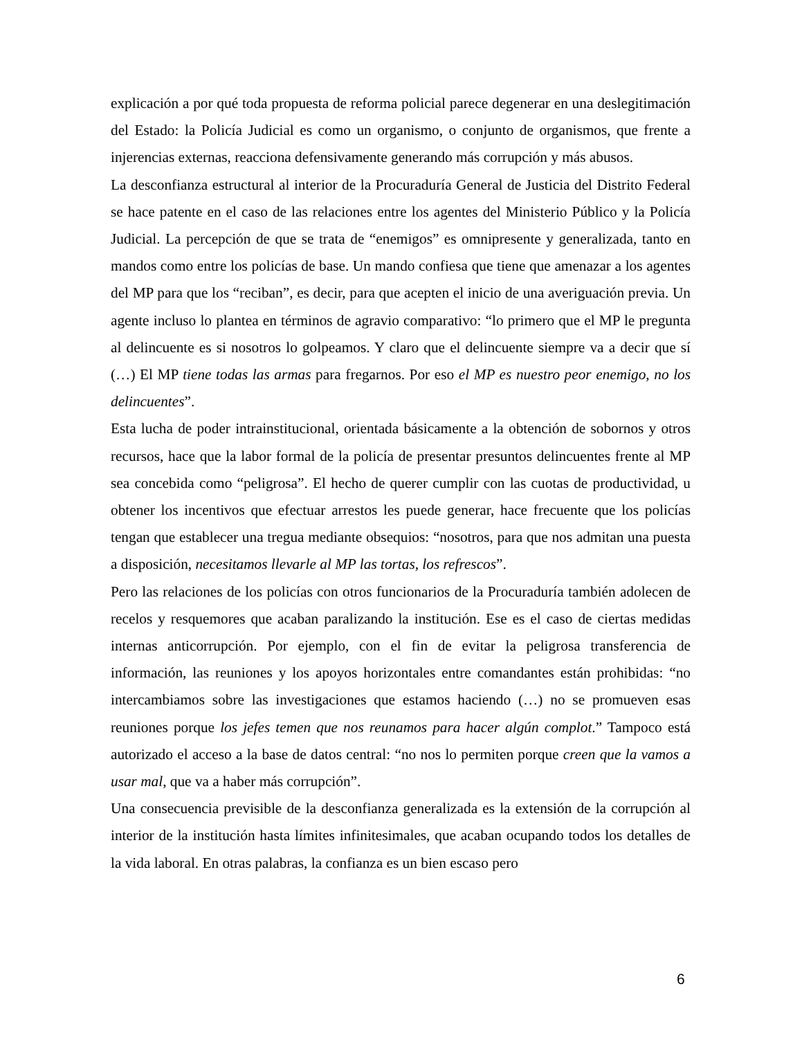explicación a por qué toda propuesta de reforma policial parece degenerar en una deslegitimación del Estado: la Policía Judicial es como un organismo, o conjunto de organismos, que frente a injerencias externas, reacciona defensivamente generando más corrupción y más abusos.
La desconfianza estructural al interior de la Procuraduría General de Justicia del Distrito Federal se hace patente en el caso de las relaciones entre los agentes del Ministerio Público y la Policía Judicial. La percepción de que se trata de “enemigos” es omnipresente y generalizada, tanto en mandos como entre los policías de base. Un mando confiesa que tiene que amenazar a los agentes del MP para que los “reciban”, es decir, para que acepten el inicio de una averiguación previa. Un agente incluso lo plantea en términos de agravio comparativo: “lo primero que el MP le pregunta al delincuente es si nosotros lo golpeamos. Y claro que el delincuente siempre va a decir que sí (…) El MP tiene todas las armas para fregarnos. Por eso el MP es nuestro peor enemigo, no los delincuentes”.
Esta lucha de poder intrainstitucional, orientada básicamente a la obtención de sobornos y otros recursos, hace que la labor formal de la policía de presentar presuntos delincuentes frente al MP sea concebida como “peligrosa”. El hecho de querer cumplir con las cuotas de productividad, u obtener los incentivos que efectuar arrestos les puede generar, hace frecuente que los policías tengan que establecer una tregua mediante obsequios: “nosotros, para que nos admitan una puesta a disposición, necesitamos llevarle al MP las tortas, los refrescos”.
Pero las relaciones de los policías con otros funcionarios de la Procuraduría también adolecen de recelos y resquemores que acaban paralizando la institución. Ese es el caso de ciertas medidas internas anticorrupción. Por ejemplo, con el fin de evitar la peligrosa transferencia de información, las reuniones y los apoyos horizontales entre comandantes están prohibidas: “no intercambiamos sobre las investigaciones que estamos haciendo (…) no se promueven esas reuniones porque los jefes temen que nos reunamos para hacer algún complot.” Tampoco está autorizado el acceso a la base de datos central: “no nos lo permiten porque creen que la vamos a usar mal, que va a haber más corrupción”.
Una consecuencia previsible de la desconfianza generalizada es la extensión de la corrupción al interior de la institución hasta límites infinitesimales, que acaban ocupando todos los detalles de la vida laboral. En otras palabras, la confianza es un bien escaso pero
6